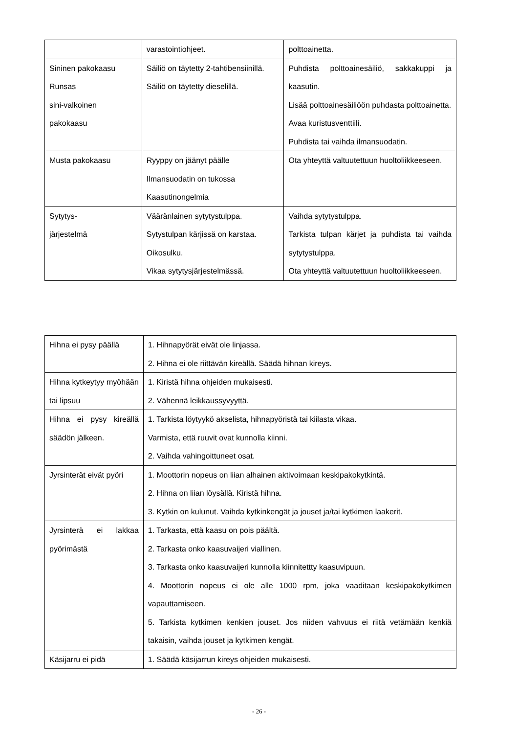| | varastointiohjeet. | polttoainetta. |
| Sininen pakokaasu Runsas sini-valkoinen pakokaasu | Säiliö on täytetty 2-tahtibensiinillä. Säiliö on täytetty dieselillä. | Puhdista polttoainesäiliö, sakkakuppi ja kaasutin. Lisää polttoainesäiliöön puhdasta polttoainetta. Avaa kuristusventtiili. Puhdista tai vaihda ilmansuodatin. |
| Musta pakokaasu | Ryyppy on jäänyt päälle Ilmansuodatin on tukossa Kaasutinongelmia | Ota yhteyttä valtuutettuun huoltoliikkeeseen. |
| Sytytys- järjestelmä | Vääränlainen sytytystulppa. Sytystulpan kärjissä on karstaa. Oikosulku. Vikaa sytytysjärjestelmässä. | Vaihda sytytystulppa. Tarkista tulpan kärjet ja puhdista tai vaihda sytytystulppa. Ota yhteyttä valtuutettuun huoltoliikkeeseen. |
| Hihna ei pysy päällä | 1. Hihnapyörät eivät ole linjassa. 2. Hihna ei ole riittävän kireällä. Säädä hihnan kireys. |
| Hihna kytkeytyy myöhään tai lipsuu | 1. Kiristä hihna ohjeiden mukaisesti. 2. Vähennä leikkaussyvyyttä. |
| Hihna ei pysy kireällä säädön jälkeen. | 1. Tarkista löytyykö akselista, hihnapyöristä tai kiilasta vikaa. Varmista, että ruuvit ovat kunnolla kiinni. 2. Vaihda vahingoittuneet osat. |
| Jyrsinterät eivät pyöri | 1. Moottorin nopeus on liian alhainen aktivoimaan keskipakokytkintä. 2. Hihna on liian löysällä. Kiristä hihna. 3. Kytkin on kulunut. Vaihda kytkinkengät ja jouset ja/tai kytkimen laakerit. |
| Jyrsinterä ei lakkaa pyörimästä | 1. Tarkasta, että kaasu on pois päältä. 2. Tarkasta onko kaasuvaijeri viallinen. 3. Tarkasta onko kaasuvaijeri kunnolla kiinnitettty kaasuvipuun. 4. Moottorin nopeus ei ole alle 1000 rpm, joka vaaditaan keskipakokytkimen vapauttamiseen. 5. Tarkista kytkimen kenkien jouset. Jos niiden vahvuus ei riitä vetämään kenkiä takaisin, vaihda jouset ja kytkimen kengät. |
| Käsijarru ei pidä | 1. Säädä käsijarrun kireys ohjeiden mukaisesti. |
- 26 -